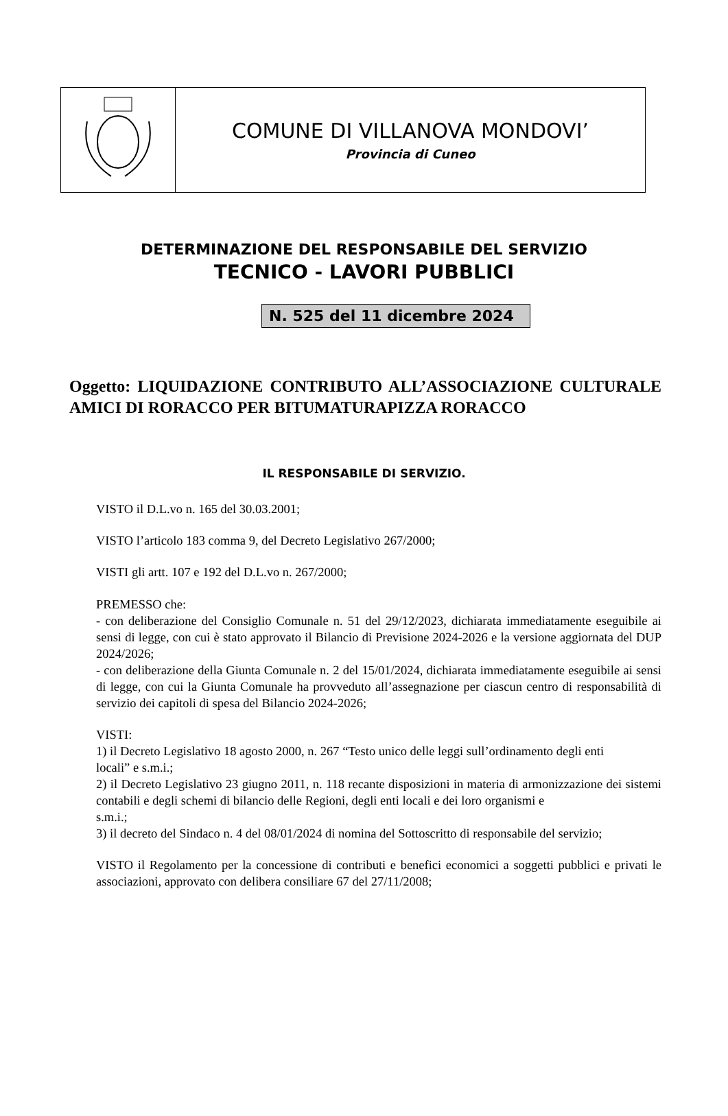| | COMUNE DI VILLANOVA MONDOVI’ Provincia di Cuneo |
DETERMINAZIONE DEL RESPONSABILE DEL SERVIZIO
TECNICO - LAVORI PUBBLICI
N. 525 del 11 dicembre 2024
Oggetto: LIQUIDAZIONE CONTRIBUTO ALL’ASSOCIAZIONE CULTURALE AMICI DI RORACCO PER BITUMATURAPIZZA RORACCO
IL RESPONSABILE DI SERVIZIO.
VISTO il D.L.vo n. 165 del 30.03.2001;
VISTO l’articolo 183 comma 9, del Decreto Legislativo 267/2000;
VISTI gli artt. 107 e 192 del D.L.vo n. 267/2000;
PREMESSO che:
- con deliberazione del Consiglio Comunale n. 51 del 29/12/2023, dichiarata immediatamente eseguibile ai sensi di legge, con cui è stato approvato il Bilancio di Previsione 2024-2026 e la versione aggiornata del DUP 2024/2026;
- con deliberazione della Giunta Comunale n. 2 del 15/01/2024, dichiarata immediatamente eseguibile ai sensi di legge, con cui la Giunta Comunale ha provveduto all’assegnazione per ciascun centro di responsabilità di servizio dei capitoli di spesa del Bilancio 2024-2026;
VISTI:
1) il Decreto Legislativo 18 agosto 2000, n. 267 “Testo unico delle leggi sull’ordinamento degli enti
locali” e s.m.i.;
2) il Decreto Legislativo 23 giugno 2011, n. 118 recante disposizioni in materia di armonizzazione dei sistemi contabili e degli schemi di bilancio delle Regioni, degli enti locali e dei loro organismi e
s.m.i.;
3) il decreto del Sindaco n. 4 del 08/01/2024 di nomina del Sottoscritto di responsabile del servizio;
VISTO il Regolamento per la concessione di contributi e benefici economici a soggetti pubblici e privati le associazioni, approvato con delibera consiliare 67 del 27/11/2008;